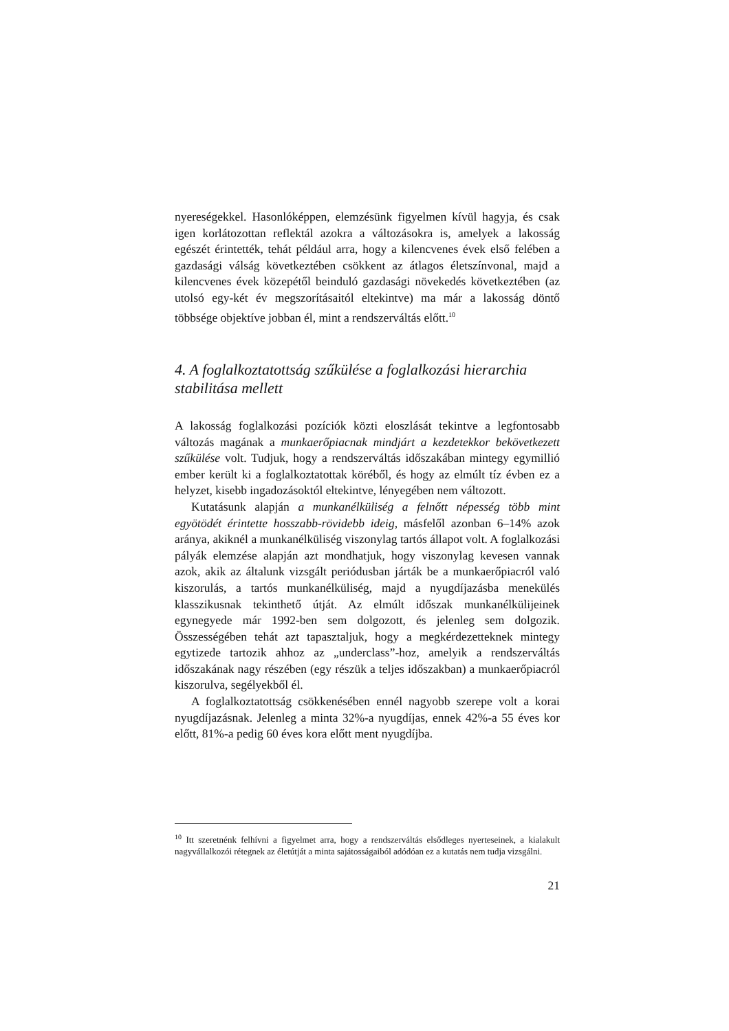nyereségekkel. Hasonlóképpen, elemzésünk figyelmen kívül hagyja, és csak igen korlátozottan reflektál azokra a változásokra is, amelyek a lakosság egészét érintették, tehát például arra, hogy a kilencvenes évek első felében a gazdasági válság következtében csökkent az átlagos életszínvonal, majd a kilencvenes évek közepétől beinduló gazdasági növekedés következtében (az utolsó egy-két év megszorításaitól eltekintve) ma már a lakosság döntő többsége objektíve jobban él, mint a rendszerváltás előtt.<sup>10</sup>
4. A foglalkoztatottság szűkülése a foglalkozási hierarchia stabilitása mellett
A lakosság foglalkozási pozíciók közti eloszlását tekintve a legfontosabb változás magának a munkaerőpiacnak mindjárt a kezdetekkor bekövetkezett szűkülése volt. Tudjuk, hogy a rendszerváltás időszakában mintegy egymillió ember került ki a foglalkoztatottak köréből, és hogy az elmúlt tíz évben ez a helyzet, kisebb ingadozásoktól eltekintve, lényegében nem változott.
Kutatásunk alapján a munkanélküliség a felnőtt népesség több mint egyötödét érintette hosszabb-rövidebb ideig, másfelől azonban 6–14% azok aránya, akiknél a munkanélküliség viszonylag tartós állapot volt. A foglalkozási pályák elemzése alapján azt mondhatjuk, hogy viszonylag kevesen vannak azok, akik az általunk vizsgált periódusban járták be a munkaerőpiacról való kiszorulás, a tartós munkanélküliség, majd a nyugdíjazásba menekülés klasszikusnak tekinthető útját. Az elmúlt időszak munkanélkülijeinek egynegyede már 1992-ben sem dolgozott, és jelenleg sem dolgozik. Összességében tehát azt tapasztaljuk, hogy a megkérdezetteknek mintegy egytizede tartozik ahhoz az „underclass”-hoz, amelyik a rendszerváltás időszakának nagy részében (egy részük a teljes időszakban) a munkaerőpiacról kiszorulva, segélyekből él.
A foglalkoztatottság csökkenésében ennél nagyobb szerepe volt a korai nyugdíjazásnak. Jelenleg a minta 32%-a nyugdíjas, ennek 42%-a 55 éves kor előtt, 81%-a pedig 60 éves kora előtt ment nyugdíjba.
<sup>10</sup> Itt szeretnénk felhívni a figyelmet arra, hogy a rendszerváltás elsődleges nyerteseinek, a kialakult nagyvállalkozói rétegnek az életútját a minta sajátosságaiból adódóan ez a kutatás nem tudja vizsgálni.
21